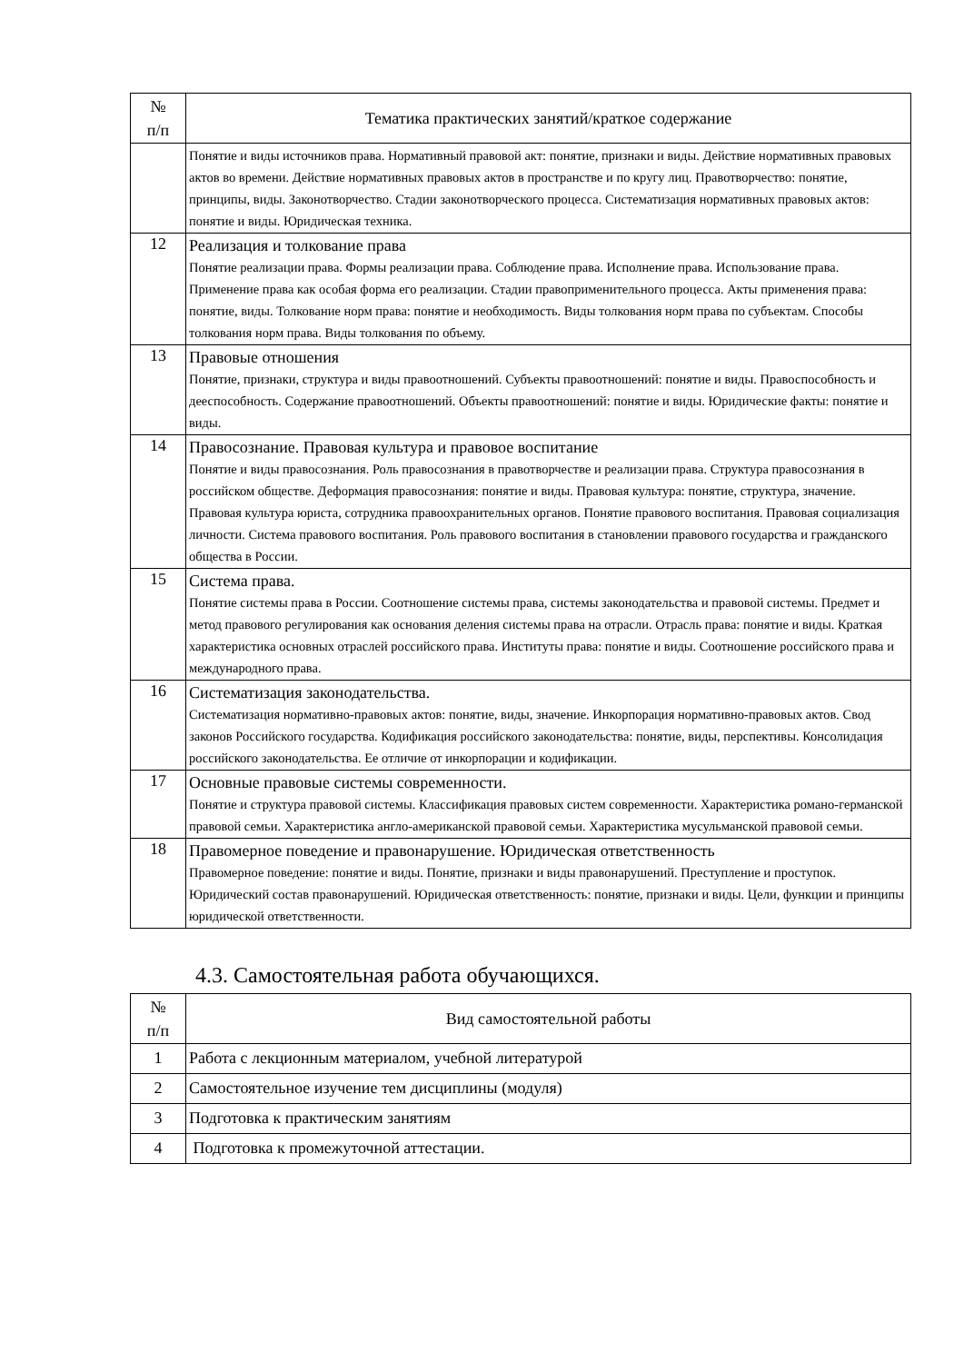| № п/п | Тематика практических занятий/краткое содержание |
| --- | --- |
| | Понятие и виды источников права. Нормативный правовой акт: понятие, признаки и виды. Действие нормативных правовых актов во времени. Действие нормативных правовых актов в пространстве и по кругу лиц. Правотворчество: понятие, принципы, виды. Законотворчество. Стадии законотворческого процесса. Систематизация нормативных правовых актов: понятие и виды. Юридическая техника. |
| 12 | Реализация и толкование права Понятие реализации права. Формы реализации права. Соблюдение права. Исполнение права. Использование права. Применение права как особая форма его реализации. Стадии правоприменительного процесса. Акты применения права: понятие, виды. Толкование норм права: понятие и необходимость. Виды толкования норм права по субъектам. Способы толкования норм права. Виды толкования по объему. |
| 13 | Правовые отношения Понятие, признаки, структура и виды правоотношений. Субъекты правоотношений: понятие и виды. Правоспособность и дееспособность. Содержание правоотношений. Объекты правоотношений: понятие и виды. Юридические факты: понятие и виды. |
| 14 | Правосознание. Правовая культура и правовое воспитание Понятие и виды правосознания. Роль правосознания в правотворчестве и реализации права. Структура правосознания в российском обществе. Деформация правосознания: понятие и виды. Правовая культура: понятие, структура, значение. Правовая культура юриста, сотрудника правоохранительных органов. Понятие правового воспитания. Правовая социализация личности. Система правового воспитания. Роль правового воспитания в становлении правового государства и гражданского общества в России. |
| 15 | Система права. Понятие системы права в России. Соотношение системы права, системы законодательства и правовой системы. Предмет и метод правового регулирования как основания деления системы права на отрасли. Отрасль права: понятие и виды. Краткая характеристика основных отраслей российского права. Институты права: понятие и виды. Соотношение российского права и международного права. |
| 16 | Систематизация законодательства. Систематизация нормативно-правовых актов: понятие, виды, значение. Инкорпорация нормативно-правовых актов. Свод законов Российского государства. Кодификация российского законодательства: понятие, виды, перспективы. Консолидация российского законодательства. Ее отличие от инкорпорации и кодификации. |
| 17 | Основные правовые системы современности. Понятие и структура правовой системы. Классификация правовых систем современности. Характеристика романо-германской правовой семьи. Характеристика англо-американской правовой семьи. Характеристика мусульманской правовой семьи. |
| 18 | Правомерное поведение и правонарушение. Юридическая ответственность Правомерное поведение: понятие и виды. Понятие, признаки и виды правонарушений. Преступление и проступок. Юридический состав правонарушений. Юридическая ответственность: понятие, признаки и виды. Цели, функции и принципы юридической ответственности. |
4.3. Самостоятельная работа обучающихся.
| № п/п | Вид самостоятельной работы |
| --- | --- |
| 1 | Работа с лекционным материалом, учебной литературой |
| 2 | Самостоятельное изучение тем дисциплины (модуля) |
| 3 | Подготовка к практическим занятиям |
| 4 | Подготовка к промежуточной аттестации. |